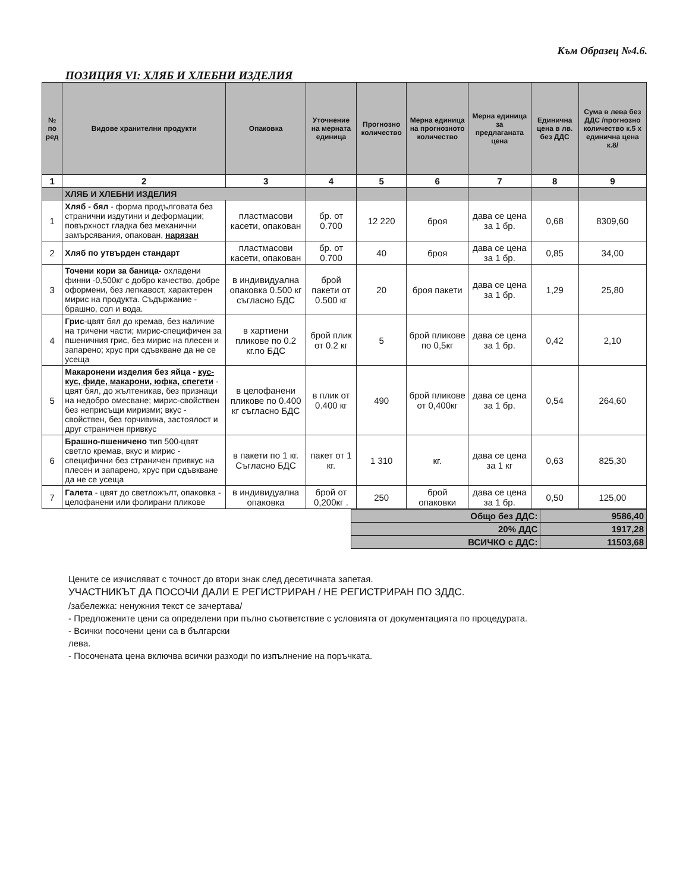Към Образец №4.6.
ПОЗИЦИЯ VI: ХЛЯБ И ХЛЕБНИ ИЗДЕЛИЯ
| № по ред | Видове хранителни продукти | Опаковка | Уточнение на мерната единица | Прогнозно количество | Мерна единица на прогнозното количество | Мерна единица за предлаганата цена | Единична цена в лв. без ДДС | Сума в лева без ДДС /прогнозно количество к.5 х единична цена к.8/ |
| --- | --- | --- | --- | --- | --- | --- | --- | --- |
| 1 | 2 | 3 | 4 | 5 | 6 | 7 | 8 | 9 |
| | ХЛЯБ И ХЛЕБНИ ИЗДЕЛИЯ | | | | | | | |
| 1 | Хляб - бял - форма продълговата без странични издутини и деформации; повърхност гладка без механични замърсявания, опакован, нарязан | пластмасови касети, опакован | бр. от 0.700 | 12 220 | броя | дава се цена за 1 бр. | 0,68 | 8309,60 |
| 2 | Хляб по утвърден стандарт | пластмасови касети, опакован | бр. от 0.700 | 40 | броя | дава се цена за 1 бр. | 0,85 | 34,00 |
| 3 | Точени кори за баница- охладени финни -0,500кг с добро качество, добре оформени, без лепкавост, характерен мирис на продукта. Съдържание - брашно, сол и вода. | в индивидуална опаковка 0.500 кг съгласно БДС | брой пакети от 0.500 кг | 20 | броя пакети | дава се цена за 1 бр. | 1,29 | 25,80 |
| 4 | Грис -цвят бял до кремав, без наличие на тричени части; мирис-специфичен за пшеничния грис, без мирис на плесен и запарено; хрус при сдъвкване да не се усеща | в хартиени пликове по 0.2 кг.по БДС | брой плик от 0.2 кг | 5 | брой пликове по 0,5кг | дава се цена за 1 бр. | 0,42 | 2,10 |
| 5 | Макаронени изделия без яйца - кус-кус, фиде, макарони, юфка, спегети - цвят бял, до жълтеникав, без признаци на недобро омесване; мирис-свойствен без неприсъщи миризми; вкус - свойствен, без горчивина, застоялост и друг страничен привкус | в целофанени пликове по 0.400 кг съгласно БДС | в плик от 0.400 кг | 490 | брой пликове от 0,400кг | дава се цена за 1 бр. | 0,54 | 264,60 |
| 6 | Брашно-пшеничено тип 500-цвят светло кремав, вкус и мирис - специфични без страничен привкус на плесен и запарено, хрус при сдъвкване да не се усеща | в пакети по 1 кг. Съгласно БДС | пакет от 1 кг. | 1 310 | кг. | дава се цена за 1 кг | 0,63 | 825,30 |
| 7 | Галета - цвят до светложълт, опаковка - целофанени или фолирани пликове | в индивидуална опаковка | брой от 0,200кг . | 250 | брой опаковки | дава се цена за 1 бр. | 0,50 | 125,00 |
| Общо без ДДС: | 9586,40 |
| 20% ДДС | 1917,28 |
| ВСИЧКО с ДДС: | 11503,68 |
Цените се изчисляват с точност до втори знак след десетичната запетая.
УЧАСТНИКЪТ ДА ПОСОЧИ ДАЛИ Е РЕГИСТРИРАН / НЕ РЕГИСТРИРАН ПО ЗДДС.
/забележка: ненужния текст се зачертава/
- Предложените цени са определени при пълно съответствие с условията от документацията по процедурата.
- Всички посочени цени са в български
лева.
- Посочената цена включва всички разходи по изпълнение на поръчката.